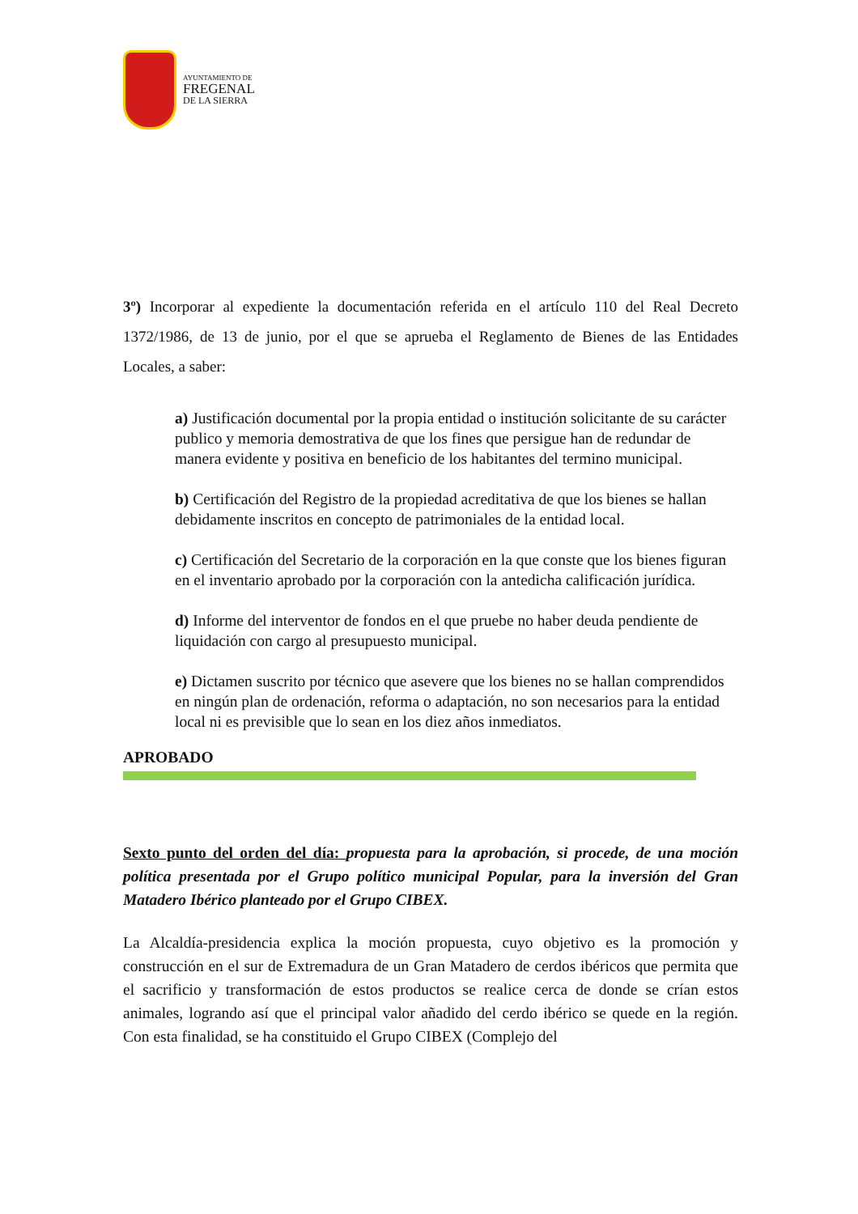AYUNTAMIENTO DE
FREGENAL
DE LA SIERRA
3º) Incorporar al expediente la documentación referida en el artículo 110 del Real Decreto 1372/1986, de 13 de junio, por el que se aprueba el Reglamento de Bienes de las Entidades Locales, a saber:
a) Justificación documental por la propia entidad o institución solicitante de su carácter publico y memoria demostrativa de que los fines que persigue han de redundar de manera evidente y positiva en beneficio de los habitantes del termino municipal.
b) Certificación del Registro de la propiedad acreditativa de que los bienes se hallan debidamente inscritos en concepto de patrimoniales de la entidad local.
c) Certificación del Secretario de la corporación en la que conste que los bienes figuran en el inventario aprobado por la corporación con la antedicha calificación jurídica.
d) Informe del interventor de fondos en el que pruebe no haber deuda pendiente de liquidación con cargo al presupuesto municipal.
e) Dictamen suscrito por técnico que asevere que los bienes no se hallan comprendidos en ningún plan de ordenación, reforma o adaptación, no son necesarios para la entidad local ni es previsible que lo sean en los diez años inmediatos.
APROBADO
Sexto punto del orden del día: propuesta para la aprobación, si procede, de una moción política presentada por el Grupo político municipal Popular, para la inversión del Gran Matadero Ibérico planteado por el Grupo CIBEX.
La Alcaldía-presidencia explica la moción propuesta, cuyo objetivo es la promoción y construcción en el sur de Extremadura de un Gran Matadero de cerdos ibéricos que permita que el sacrificio y transformación de estos productos se realice cerca de donde se crían estos animales, logrando así que el principal valor añadido del cerdo ibérico se quede en la región. Con esta finalidad, se ha constituido el Grupo CIBEX (Complejo del